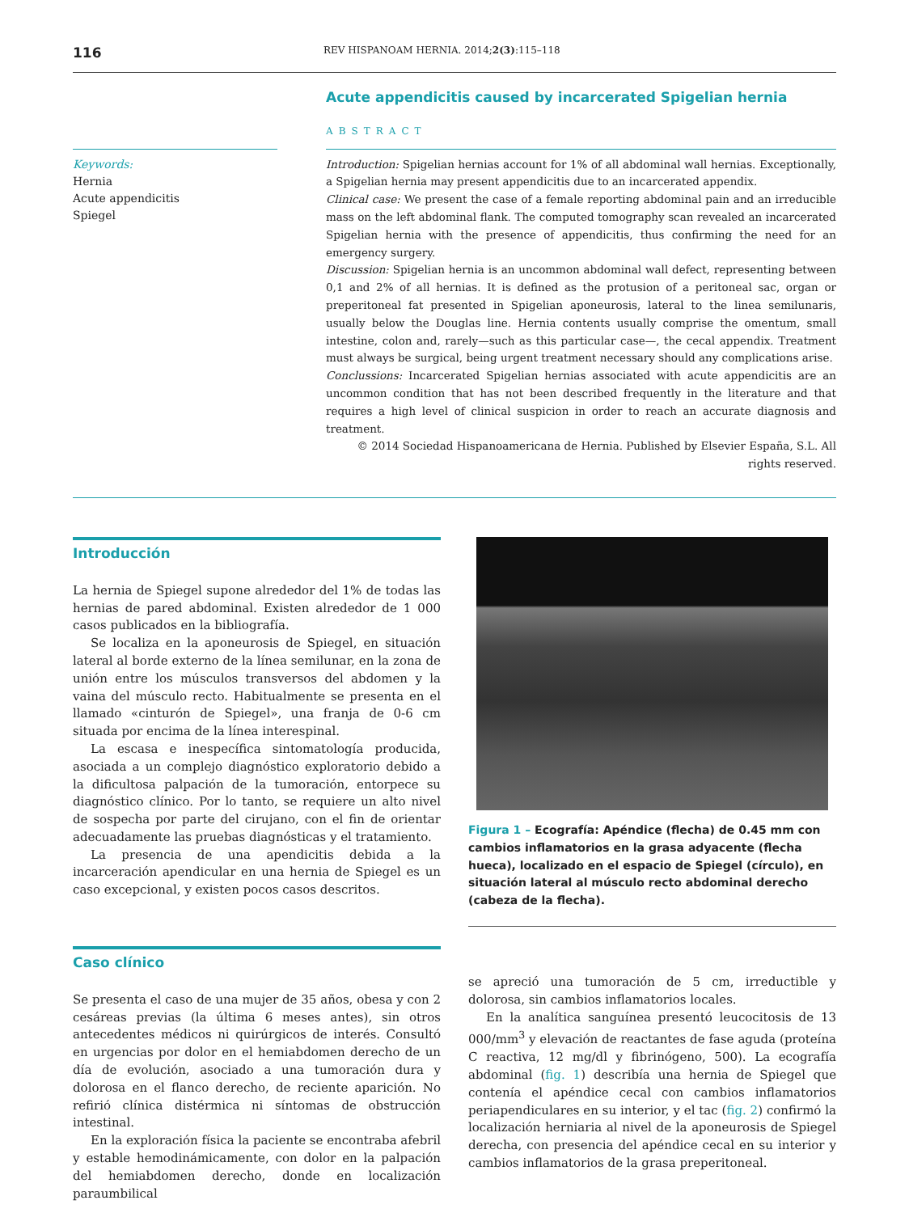116 REV HISPANOAM HERNIA. 2014;2(3):115–118
Keywords:
Hernia
Acute appendicitis
Spiegel
Acute appendicitis caused by incarcerated Spigelian hernia
ABSTRACT
Introduction: Spigelian hernias account for 1% of all abdominal wall hernias. Exceptionally, a Spigelian hernia may present appendicitis due to an incarcerated appendix.
Clinical case: We present the case of a female reporting abdominal pain and an irreducible mass on the left abdominal flank. The computed tomography scan revealed an incarcerated Spigelian hernia with the presence of appendicitis, thus confirming the need for an emergency surgery.
Discussion: Spigelian hernia is an uncommon abdominal wall defect, representing between 0,1 and 2% of all hernias. It is defined as the protusion of a peritoneal sac, organ or preperitoneal fat presented in Spigelian aponeurosis, lateral to the linea semilunaris, usually below the Douglas line. Hernia contents usually comprise the omentum, small intestine, colon and, rarely—such as this particular case—, the cecal appendix. Treatment must always be surgical, being urgent treatment necessary should any complications arise.
Conclussions: Incarcerated Spigelian hernias associated with acute appendicitis are an uncommon condition that has not been described frequently in the literature and that requires a high level of clinical suspicion in order to reach an accurate diagnosis and treatment.
© 2014 Sociedad Hispanoamericana de Hernia. Published by Elsevier España, S.L. All rights reserved.
Introducción
La hernia de Spiegel supone alrededor del 1% de todas las hernias de pared abdominal. Existen alrededor de 1 000 casos publicados en la bibliografía.
Se localiza en la aponeurosis de Spiegel, en situación lateral al borde externo de la línea semilunar, en la zona de unión entre los músculos transversos del abdomen y la vaina del músculo recto. Habitualmente se presenta en el llamado «cinturón de Spiegel», una franja de 0-6 cm situada por encima de la línea interespinal.
La escasa e inespecífica sintomatología producida, asociada a un complejo diagnóstico exploratorio debido a la dificultosa palpación de la tumoración, entorpece su diagnóstico clínico. Por lo tanto, se requiere un alto nivel de sospecha por parte del cirujano, con el fin de orientar adecuadamente las pruebas diagnósticas y el tratamiento.
La presencia de una apendicitis debida a la incarceración apendicular en una hernia de Spiegel es un caso excepcional, y existen pocos casos descritos.
Caso clínico
Se presenta el caso de una mujer de 35 años, obesa y con 2 cesáreas previas (la última 6 meses antes), sin otros antecedentes médicos ni quirúrgicos de interés. Consultó en urgencias por dolor en el hemiabdomen derecho de un día de evolución, asociado a una tumoración dura y dolorosa en el flanco derecho, de reciente aparición. No refirió clínica distérmica ni síntomas de obstrucción intestinal.
En la exploración física la paciente se encontraba afebril y estable hemodinámicamente, con dolor en la palpación del hemiabdomen derecho, donde en localización paraumbilical
Figura 1 – Ecografía: Apéndice (flecha) de 0.45 mm con cambios inflamatorios en la grasa adyacente (flecha hueca), localizado en el espacio de Spiegel (círculo), en situación lateral al músculo recto abdominal derecho (cabeza de la flecha).
se apreció una tumoración de 5 cm, irreductible y dolorosa, sin cambios inflamatorios locales.
En la analítica sanguínea presentó leucocitosis de 13 000/mm<sup>3</sup> y elevación de reactantes de fase aguda (proteína C reactiva, 12 mg/dl y fibrinógeno, 500). La ecografía abdominal (fig. 1) describía una hernia de Spiegel que contenía el apéndice cecal con cambios inflamatorios periapendiculares en su interior, y el tac (fig. 2) confirmó la localización herniaria al nivel de la aponeurosis de Spiegel derecha, con presencia del apéndice cecal en su interior y cambios inflamatorios de la grasa preperitoneal.